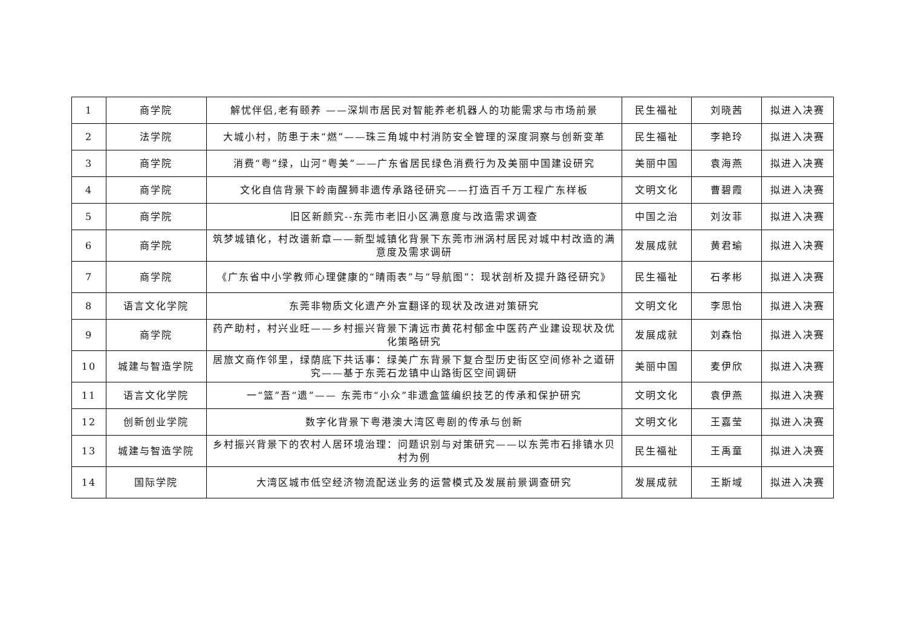| 1 | 商学院 | 解忧伴侣,老有颐养 ——深圳市居民对智能养老机器人的功能需求与市场前景 | 民生福祉 | 刘晓茜 | 拟进入决赛 |
| 2 | 法学院 | 大城小村，防患于未“燃”——珠三角城中村消防安全管理的深度洞察与创新变革 | 民生福祉 | 李艳玲 | 拟进入决赛 |
| 3 | 商学院 | 消费“粤”绿，山河“粤美”——广东省居民绿色消费行为及美丽中国建设研究 | 美丽中国 | 袁海燕 | 拟进入决赛 |
| 4 | 商学院 | 文化自信背景下岭南醒狮非遗传承路径研究——打造百千万工程广东样板 | 文明文化 | 曹碧霞 | 拟进入决赛 |
| 5 | 商学院 | 旧区新颜究--东莞市老旧小区满意度与改造需求调查 | 中国之治 | 刘汝菲 | 拟进入决赛 |
| 6 | 商学院 | 筑梦城镇化，村改谱新章——新型城镇化背景下东莞市洲涡村居民对城中村改造的满意度及需求调研 | 发展成就 | 黄君瑜 | 拟进入决赛 |
| 7 | 商学院 | 《广东省中小学教师心理健康的“晴雨表”与“导航图”：现状剖析及提升路径研究》 | 民生福祉 | 石孝彬 | 拟进入决赛 |
| 8 | 语言文化学院 | 东莞非物质文化遗产外宣翻译的现状及改进对策研究 | 文明文化 | 李思怡 | 拟进入决赛 |
| 9 | 商学院 | 药产助村，村兴业旺——乡村振兴背景下清远市黄花村郁金中医药产业建设现状及优化策略研究 | 发展成就 | 刘森怡 | 拟进入决赛 |
| 10 | 城建与智造学院 | 居旅文商作邻里，绿荫底下共话事：绿美广东背景下复合型历史街区空间修补之道研究——基于东莞石龙镇中山路街区空间调研 | 美丽中国 | 麦伊欣 | 拟进入决赛 |
| 11 | 语言文化学院 | 一“篮”吾“遗”—— 东莞市“小众”非遗盒篮编织技艺的传承和保护研究 | 文明文化 | 袁伊燕 | 拟进入决赛 |
| 12 | 创新创业学院 | 数字化背景下粤港澳大湾区粤剧的传承与创新 | 文明文化 | 王嘉莹 | 拟进入决赛 |
| 13 | 城建与智造学院 | 乡村振兴背景下的农村人居环境治理：问题识别与对策研究——以东莞市石排镇水贝村为例 | 民生福祉 | 王禹童 | 拟进入决赛 |
| 14 | 国际学院 | 大湾区城市低空经济物流配送业务的运营模式及发展前景调查研究 | 发展成就 | 王斯域 | 拟进入决赛 |